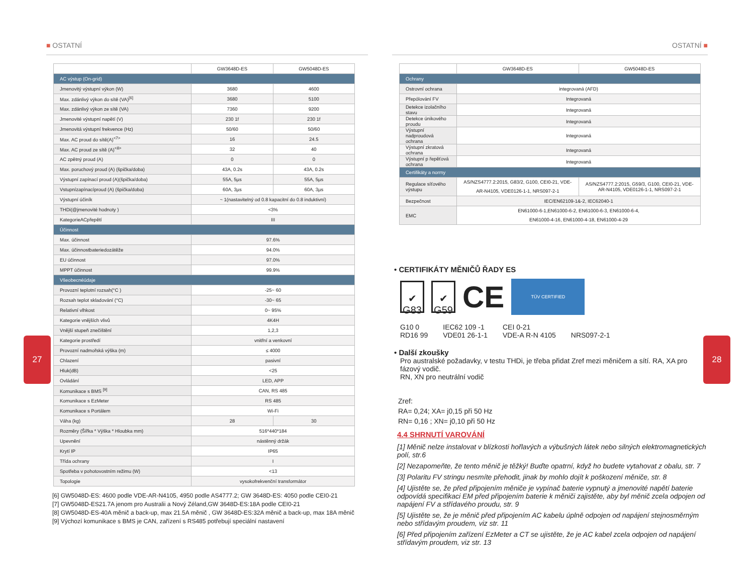27 28
■ OSTATNÍ
| | GW3648D-ES | GW5048D-ES |
| --- | --- | --- |
| AC výstup (On-grid) | | |
| Jmenovitý výstupní výkon (W) | 3680 | 4600 |
| Max. zdánlivý výkon do sítě (VA)<sup>[6]</sup> | 3680 | 5100 |
| Max. zdánlivý výkon ze sítě (VA) | 7360 | 9200 |
| Jmenovité výstupní napětí (V) | 230 1f | 230 1f |
| Jmenovitá výstupní frekvence (Hz) | 50/60 | 50/60 |
| Max. AC proud do sítě(A)<sup><7></sup> | 16 | 24.5 |
| Max. AC proud ze sítě (A)<sup><8></sup> | 32 | 40 |
| AC zpětný proud (A) | 0 | 0 |
| Max. poruchový proud (A) (špička/doba) | 43A, 0.2s | 43A, 0.2s |
| Výstupní zapínací proud (A)(špička/doba) | 55A, 5µs | 55A, 5µs |
| Vstupnízapínacíproud (A) (špička/doba) | 60A, 3µs | 60A, 3µs |
| Výstupní účiník | ~ 1(nastavitelný od 0.8 kapacitní do 0.8 induktivní) | |
| THDi(@jmenovité hodnoty ) | <3% | |
| KategorieACpřepětí | III | |
| Účinnost | | |
| Max. účinnost | 97.6% | |
| Max. účinnostbateriedozátěže | 94.0% | |
| EU účinnost | 97.0% | |
| MPPT účinnost | 99.9% | |
| Všeobecnéúdaje | | |
| Provozní teplotní rozsah(°C ) | -25~ 60 | |
| Rozsah teplot skladování (°C) | -30~ 65 | |
| Relativní vlhkost | 0~ 95% | |
| Kategorie vnějších vlivů | 4K4H | |
| Vnější stupeň znečištění | 1,2,3 | |
| Kategorie prostředí | vnitřní a venkovní | |
| Provozní nadmořská výška (m) | ≤ 4000 | |
| Chlazení | pasivní | |
| Hluk(dB) | <25 | |
| Ovládání | LED, APP | |
| Komunikace s BMS <sup>[9]</sup> | CAN, RS 485 | |
| Komunikace s EzMeter | RS 485 | |
| Komunikace s Portálem | Wi-Fi | |
| Váha (kg) | 28 | 30 |
| Rozměry (Šířka * Výška * Hloubka mm) | 516*440*184 | |
| Upevnění | nástěnný držák | |
| Krytí IP | IP65 | |
| Třída ochrany | I | |
| Spotřeba v pohotovostním režimu (W) | <13 | |
| Topologie | vysokofrekvenční transformátor | |
[6] GW5048D-ES: 4600 podle VDE-AR-N4105, 4950 podle AS4777.2; GW 3648D-ES: 4050 podle CEI0-21
[7] GW5048D-ES21.7A jenom pro Australii a Nový Zéland,GW 3648D-ES:18A podle CEI0-21
[8] GW5048D-ES-40A měnič a back-up, max 21.5A měnič , GW 3648D-ES:32A měnič a back-up, max 18A měnič
[9] Výchozí komunikace s BMS je CAN, zařízení s RS485 potřebují speciální nastavení
OSTATNÍ ■
| | GW3648D-ES | GW5048D-ES |
| --- | --- | --- |
| Ochrany | | |
| Ostrovní ochrana | integrovaná (AFD) | |
| Přepólování FV | Integrovaná | |
| Detekce izolačního stavu | Integrovaná | |
| Detekce únikového proudu | Integrovaná | |
| Výstupní nadproudová ochrana | Integrovaná | |
| Výstupní zkratová ochrana | Integrovaná | |
| Výstupní p řepěťová ochrana | Integrovaná | |
| Certifikáty a normy | | |
| Regulace síťového výstupu | AS/NZS4777.2:2015, G83/2, G100, CEI0-21, VDE-AR-N4105, VDE0126-1-1, NRS097-2-1 | AS/NZS4777.2:2015, G59/3, G100, CEI0-21, VDE-AR-N4105, VDE0126-1-1, NRS097-2-1 |
| Bezpečnost | IEC/EN62109-1&-2, IEC62040-1 | |
| EMC | EN61000-6-1,EN61000-6-2, EN61000-6-3, EN61000-6-4, EN61000-4-16, EN61000-4-18, EN61000-4-29 | |
• CERTIFIKÁTY MĚNIČŮ ŘADY ES
✔
G83
✔
G59
CE
TÜV CERTIFIED
G10 0
RD16 99
IEC62 109 -1
VDE01 26-1-1
CEI 0-21
VDE-A R-N 4105
NRS097-2-1
• Další zkoušky
Pro australské požadavky, v testu THDi, je třeba přidat Zref mezi měničem a sítí. RA, XA pro fázový vodič.
RN, XN pro neutrální vodič
Zref:
RA= 0,24; XA= j0,15 při 50 Hz
RN= 0,16 ; XN= j0,10 při 50 Hz
4.4 SHRNUTÍ VAROVÁNÍ
[1] Měnič nelze instalovat v blízkosti hořlavých a výbušných látek nebo silných elektromagnetických polí, str.6
[2] Nezapomeňte, že tento měnič je těžký! Buďte opatrní, když ho budete vytahovat z obalu, str. 7
[3] Polaritu FV stringu nesmíte přehodit, jinak by mohlo dojít k poškození měniče, str. 8
[4] Ujistěte se, že před připojením měniče je vypínač baterie vypnutý a jmenovité napětí baterie odpovídá specifikaci EM před připojením baterie k měniči zajistěte, aby byl měnič zcela odpojen od napájení FV a střídavého proudu, str. 9
[5] Ujistěte se, že je měnič před připojením AC kabelu úplně odpojen od napájení stejnosměrným nebo střídavým proudem, viz str. 11
[6] Před připojením zařízení EzMeter a CT se ujistěte, že je AC kabel zcela odpojen od napájení střídavým proudem, viz str. 13